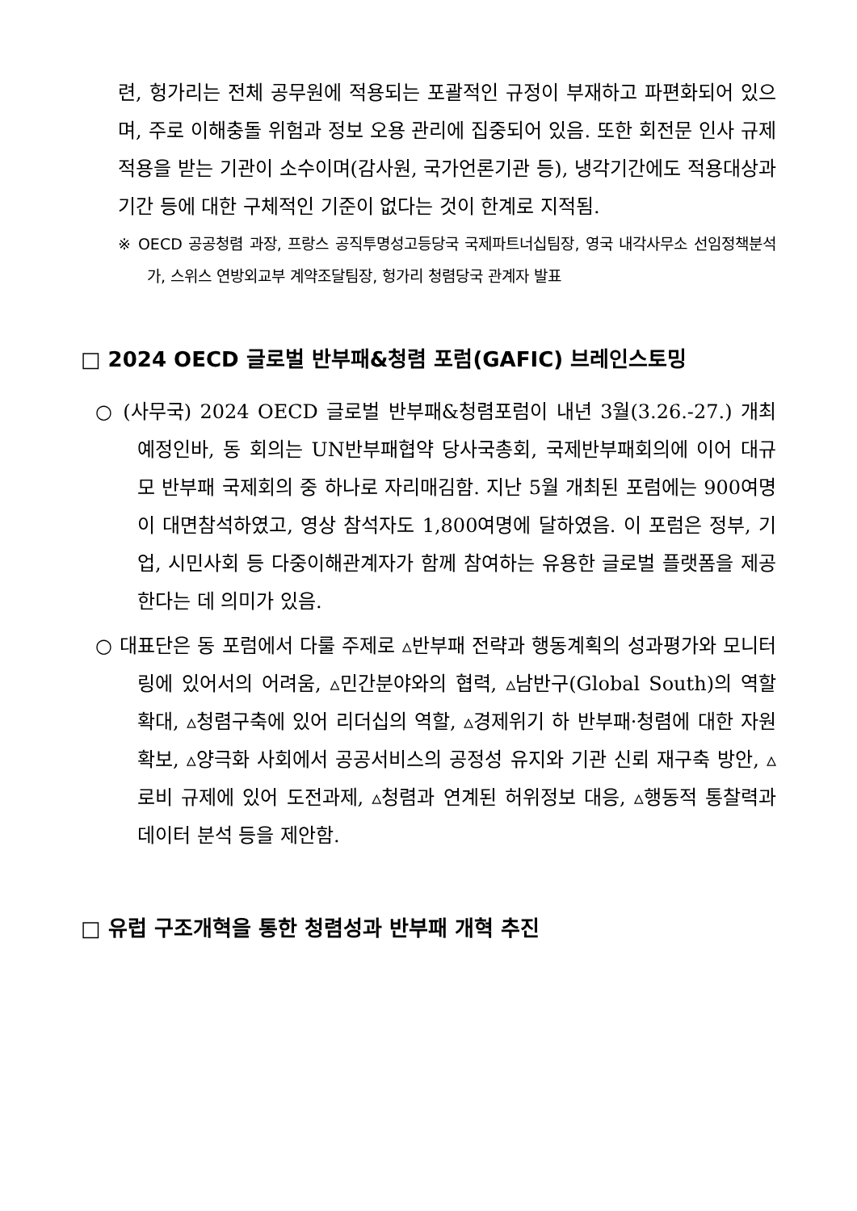련, 헝가리는 전체 공무원에 적용되는 포괄적인 규정이 부재하고 파편화되어 있으며, 주로 이해충돌 위험과 정보 오용 관리에 집중되어 있음. 또한 회전문 인사 규제 적용을 받는 기관이 소수이며(감사원, 국가언론기관 등), 냉각기간에도 적용대상과 기간 등에 대한 구체적인 기준이 없다는 것이 한계로 지적됨.
※ OECD 공공청렴 과장, 프랑스 공직투명성고등당국 국제파트너십팀장, 영국 내각사무소 선임정책분석가, 스위스 연방외교부 계약조달팀장, 헝가리 청렴당국 관계자 발표
□ 2024 OECD 글로벌 반부패&청렴 포럼(GAFIC) 브레인스토밍
○ (사무국) 2024 OECD 글로벌 반부패&청렴포럼이 내년 3월(3.26.-27.) 개최 예정인바, 동 회의는 UN반부패협약 당사국총회, 국제반부패회의에 이어 대규모 반부패 국제회의 중 하나로 자리매김함. 지난 5월 개최된 포럼에는 900여명이 대면참석하였고, 영상 참석자도 1,800여명에 달하였음. 이 포럼은 정부, 기업, 시민사회 등 다중이해관계자가 함께 참여하는 유용한 글로벌 플랫폼을 제공한다는 데 의미가 있음.
○ 대표단은 동 포럼에서 다룰 주제로 ▵반부패 전략과 행동계획의 성과평가와 모니터링에 있어서의 어려움, ▵민간분야와의 협력, ▵남반구(Global South)의 역할 확대, ▵청렴구축에 있어 리더십의 역할, ▵경제위기 하 반부패·청렴에 대한 자원 확보, ▵양극화 사회에서 공공서비스의 공정성 유지와 기관 신뢰 재구축 방안, ▵로비 규제에 있어 도전과제, ▵청렴과 연계된 허위정보 대응, ▵행동적 통찰력과 데이터 분석 등을 제안함.
□ 유럽 구조개혁을 통한 청렴성과 반부패 개혁 추진